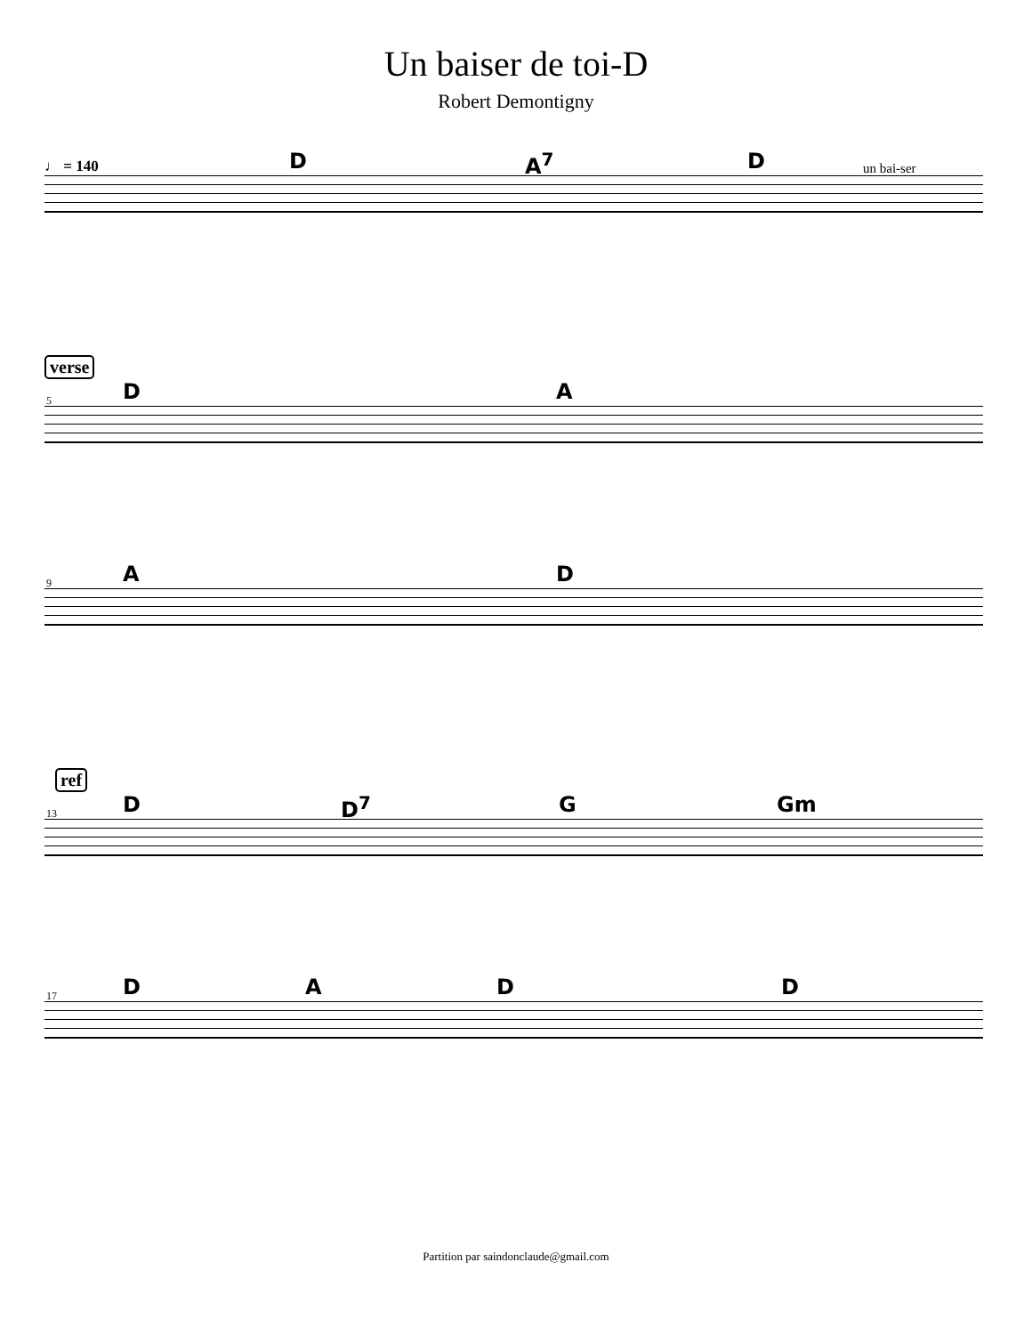Un baiser de toi-D
Robert Demontigny
♩ = 140 D A<sup>7</sup> D un bai-ser
verse
DA
5
AD
9
ref
D D<sup>7</sup> G Gm
13
DADD
17
Partition par saindonclaude@gmail.com